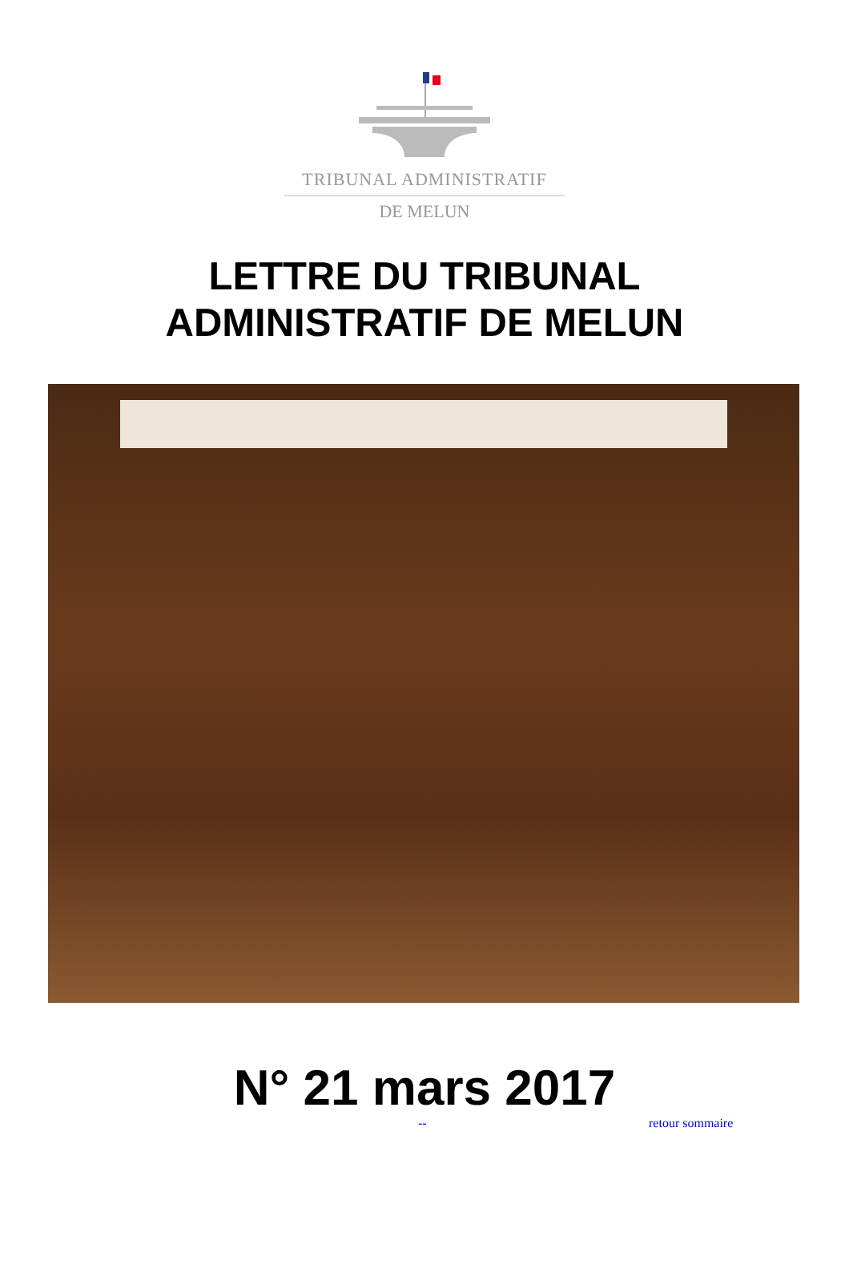TRIBUNAL ADMINISTRATIF
DE MELUN
LETTRE DU TRIBUNAL
ADMINISTRATIF DE MELUN
N° 21 mars 2017
-- retour sommaire